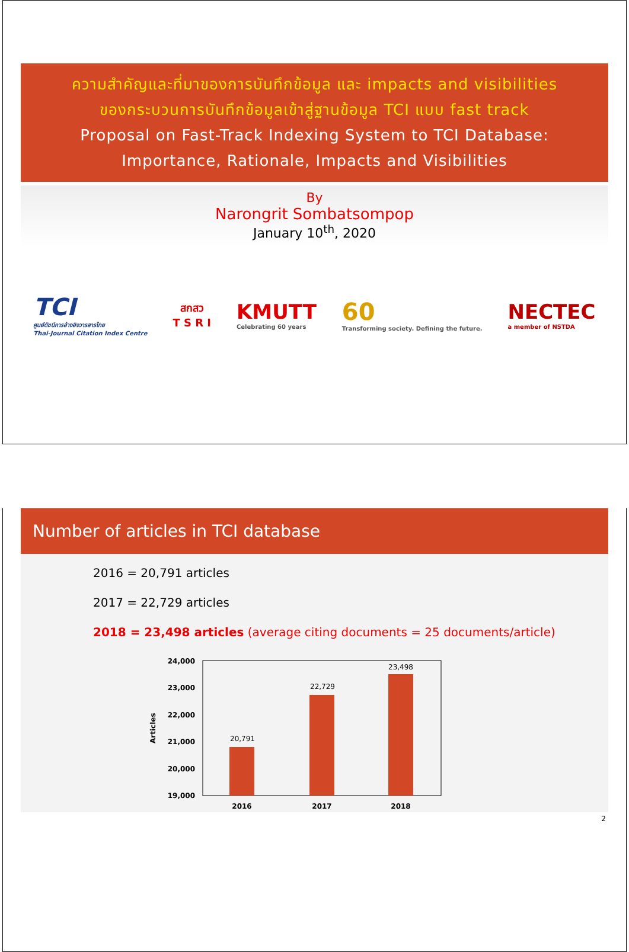ความสำคัญและที่มาของการบันทึกข้อมูล และ impacts and visibilities
ของกระบวนการบันทึกข้อมูลเข้าสู่ฐานข้อมูล TCI แบบ fast track
Proposal on Fast-Track Indexing System to TCI Database:
Importance, Rationale, Impacts and Visibilities
By
Narongrit Sombatsompop
January 10<sup>th</sup>, 2020
TCI
ศูนย์ดัชนีการอ้างอิงวารสารไทย
Thai-Journal Citation Index Centre
สกสว
T S R I
KMUTT
Celebrating 60 years
60
Transforming society. Defining the future.
NECTEC
a member of NSTDA
Number of articles in TCI database
2016 = 20,791 articles
2017 = 22,729 articles
2018 = 23,498 articles (average citing documents = 25 documents/article)
Articles
24,000
23,000
22,000
21,000
20,000
19,000
20,791
22,729
23,498
2016
2017
2018
2